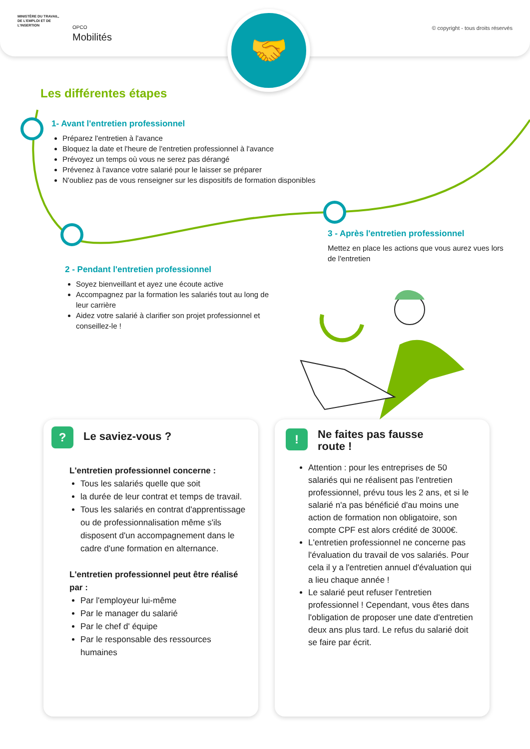MINISTÈRE DU TRAVAIL, DE L'EMPLOI ET DE L'INSERTION
OPCO
Mobilités
© copyright - tous droits réservés
🤝
Les différentes étapes
1- Avant l'entretien professionnel
Préparez l'entretien à l'avance
Bloquez la date et l'heure de l'entretien professionnel à l'avance
Prévoyez un temps où vous ne serez pas dérangé
Prévenez à l'avance votre salarié pour le laisser se préparer
N'oubliez pas de vous renseigner sur les dispositifs de formation disponibles
3 - Après l'entretien professionnel
Mettez en place les actions que vous aurez vues lors de l'entretien
2 - Pendant l'entretien professionnel
Soyez bienveillant et ayez une écoute active
Accompagnez par la formation les salariés tout au long de leur carrière
Aidez votre salarié à clarifier son projet professionnel et conseillez-le !
?
Le saviez-vous ?
L'entretien professionnel concerne :
Tous les salariés quelle que soit
la durée de leur contrat et temps de travail.
Tous les salariés en contrat d'apprentissage ou de professionnalisation même s'ils disposent d'un accompagnement dans le cadre d'une formation en alternance.
L'entretien professionnel peut être réalisé par :
Par l'employeur lui-même
Par le manager du salarié
Par le chef d' équipe
Par le responsable des ressources humaines
!
Ne faites pas fausse
route !
Attention : pour les entreprises de 50 salariés qui ne réalisent pas l'entretien professionnel, prévu tous les 2 ans, et si le salarié n'a pas bénéficié d'au moins une action de formation non obligatoire, son compte CPF est alors crédité de 3000€.
L'entretien professionnel ne concerne pas l'évaluation du travail de vos salariés. Pour cela il y a l'entretien annuel d'évaluation qui a lieu chaque année !
Le salarié peut refuser l'entretien professionnel ! Cependant, vous êtes dans l'obligation de proposer une date d'entretien deux ans plus tard. Le refus du salarié doit se faire par écrit.